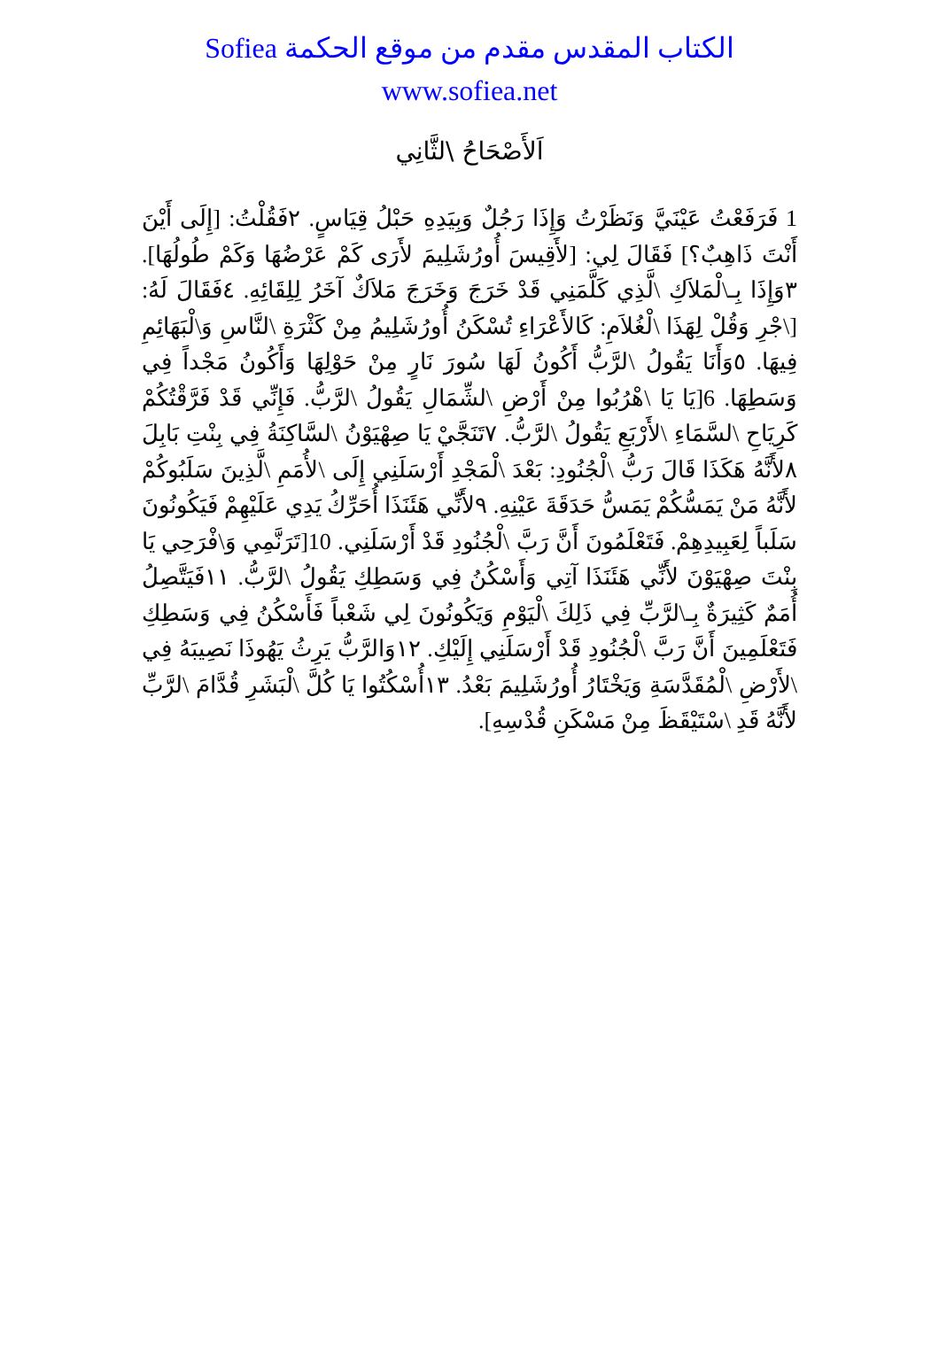الكتاب المقدس مقدم من موقع الحكمة Sofiea
www.sofiea.net
اَلأَصْحَاحُ \لثَّانِي
1 فَرَفَعْتُ عَيْنَيَّ وَنَظَرْتُ وَإِذَا رَجُلٌ وَبِيَدِهِ حَبْلُ قِيَاسٍ. ٢فَقُلْتُ: [إِلَى أَيْنَ أَنْتَ ذَاهِبٌ؟] فَقَالَ لِي: [لأَقِيسَ أُورُشَلِيمَ لأَرَى كَمْ عَرْضُهَا وَكَمْ طُولُهَا]. ٣وَإِذَا بِـ\لْمَلاَكِ \لَّذِي كَلَّمَنِي قَدْ خَرَجَ وَخَرَجَ مَلاَكٌ آخَرُ لِلِقَائِهِ. ٤فَقَالَ لَهُ: [\جْرِ وَقُلْ لِهَذَا \لْغُلاَمِ: كَالأَعْرَاءِ تُسْكَنُ أُورُشَلِيمُ مِنْ كَثْرَةِ \لنَّاسِ وَ\لْبَهَائِمِ فِيهَا. ٥وَأَنَا يَقُولُ \لرَّبُّ أَكُونُ لَهَا سُورَ نَارٍ مِنْ حَوْلِهَا وَأَكُونُ مَجْداً فِي وَسَطِهَا. 6[يَا يَا \هْرُبُوا مِنْ أَرْضِ \لشِّمَالِ يَقُولُ \لرَّبُّ. فَإِنِّي قَدْ فَرَّقْتُكُمْ كَرِيَاحِ \لسَّمَاءِ \لأَرْبَعِ يَقُولُ \لرَّبُّ. ٧تَنَجَّيْ يَا صِهْيَوْنُ \لسَّاكِنَةُ فِي بِنْتِ بَابِلَ ٨لأَنَّهُ هَكَذَا قَالَ رَبُّ \لْجُنُودِ: بَعْدَ \لْمَجْدِ أَرْسَلَنِي إِلَى \لأُمَمِ \لَّذِينَ سَلَبُوكُمْ لأَنَّهُ مَنْ يَمَسُّكُمْ يَمَسُّ حَدَقَةَ عَيْنِهِ. ٩لأَنِّي هَئَنَذَا أُحَرِّكُ يَدِي عَلَيْهِمْ فَيَكُونُونَ سَلَباً لِعَبِيدِهِمْ. فَتَعْلَمُونَ أَنَّ رَبَّ \لْجُنُودِ قَدْ أَرْسَلَنِي. 10[تَرَنَّمِي وَ\فْرَحِي يَا بِنْتَ صِهْيَوْنَ لأَنِّي هَئَنَذَا آتِي وَأَسْكُنُ فِي وَسَطِكِ يَقُولُ \لرَّبُّ. ١١فَيَتَّصِلُ أُمَمٌ كَثِيرَةٌ بِـ\لرَّبِّ فِي ذَلِكَ \لْيَوْمِ وَيَكُونُونَ لِي شَعْباً فَأَسْكُنُ فِي وَسَطِكِ فَتَعْلَمِينَ أَنَّ رَبَّ \لْجُنُودِ قَدْ أَرْسَلَنِي إِلَيْكِ. ١٢وَالرَّبُّ يَرِثُ يَهُوذَا نَصِيبَهُ فِي \لأَرْضِ \لْمُقَدَّسَةِ وَيَخْتَارُ أُورُشَلِيمَ بَعْدُ. ١٣أُسْكُتُوا يَا كُلَّ \لْبَشَرِ قُدَّامَ \لرَّبِّ لأَنَّهُ قَدِ \سْتَيْقَظَ مِنْ مَسْكَنِ قُدْسِهِ].